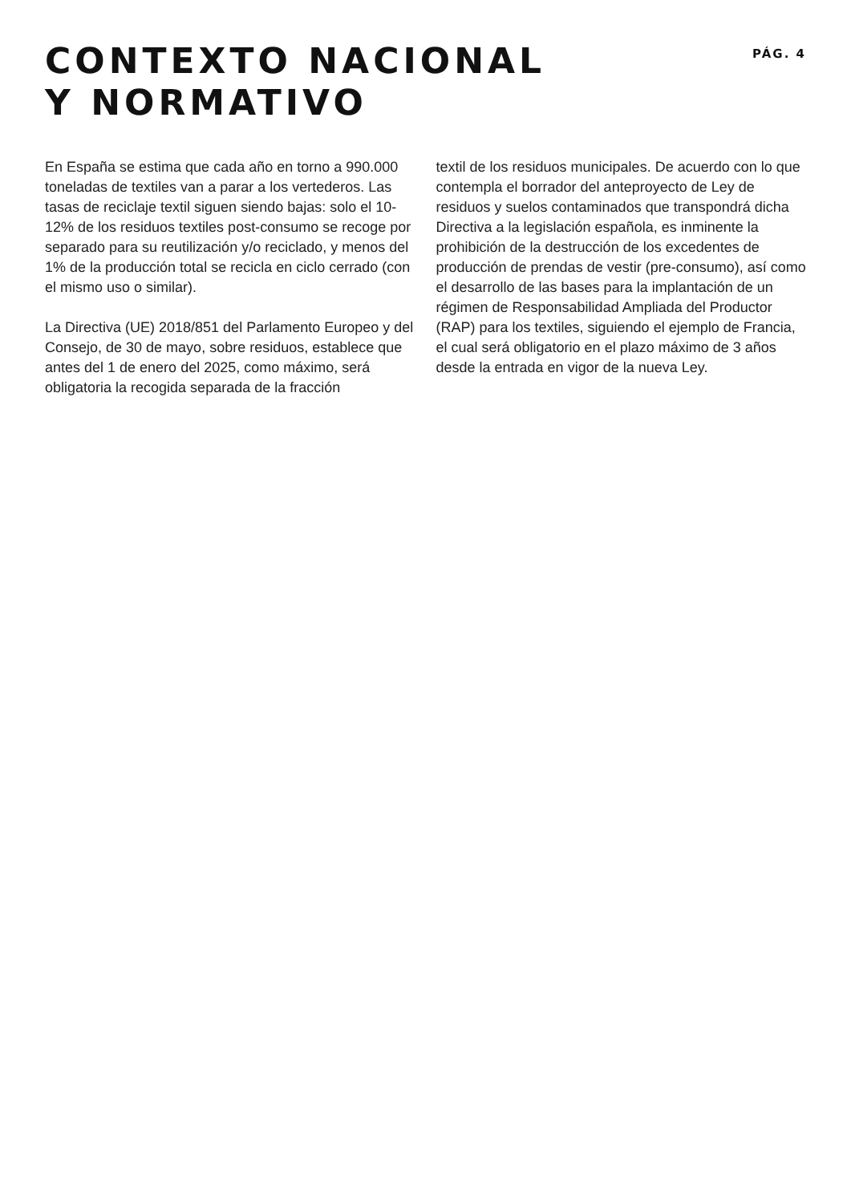CONTEXTO NACIONAL
Y NORMATIVO
PÁG. 4
En España se estima que cada año en torno a 990.000 toneladas de textiles van a parar a los vertederos. Las tasas de reciclaje textil siguen siendo bajas: solo el 10-12% de los residuos textiles post-consumo se re­coge por separado para su reutilización y/o reciclado, y menos del 1% de la producción total se recicla en ciclo cerrado (con el mismo uso o similar).
La Directiva (UE) 2018/851 del Parlamento Europeo y del Consejo, de 30 de mayo, sobre residuos, estable­ce que antes del 1 de enero del 2025, como máximo, será obligatoria la recogida separada de la fracción
textil de los residuos municipales. De acuerdo con lo que contempla el borrador del anteproyecto de Ley de residuos y suelos contaminados que transpondrá dicha Directiva a la legislación española, es inminente la prohibición de la destrucción de los excedentes de producción de prendas de vestir (pre-consumo), así como el desarrollo de las bases para la implantación de un régimen de Responsabilidad Ampliada del Pro­ductor (RAP) para los textiles, siguiendo el ejemplo de Francia, el cual será obligatorio en el plazo máximo de 3 años desde la entrada en vigor de la nueva Ley.